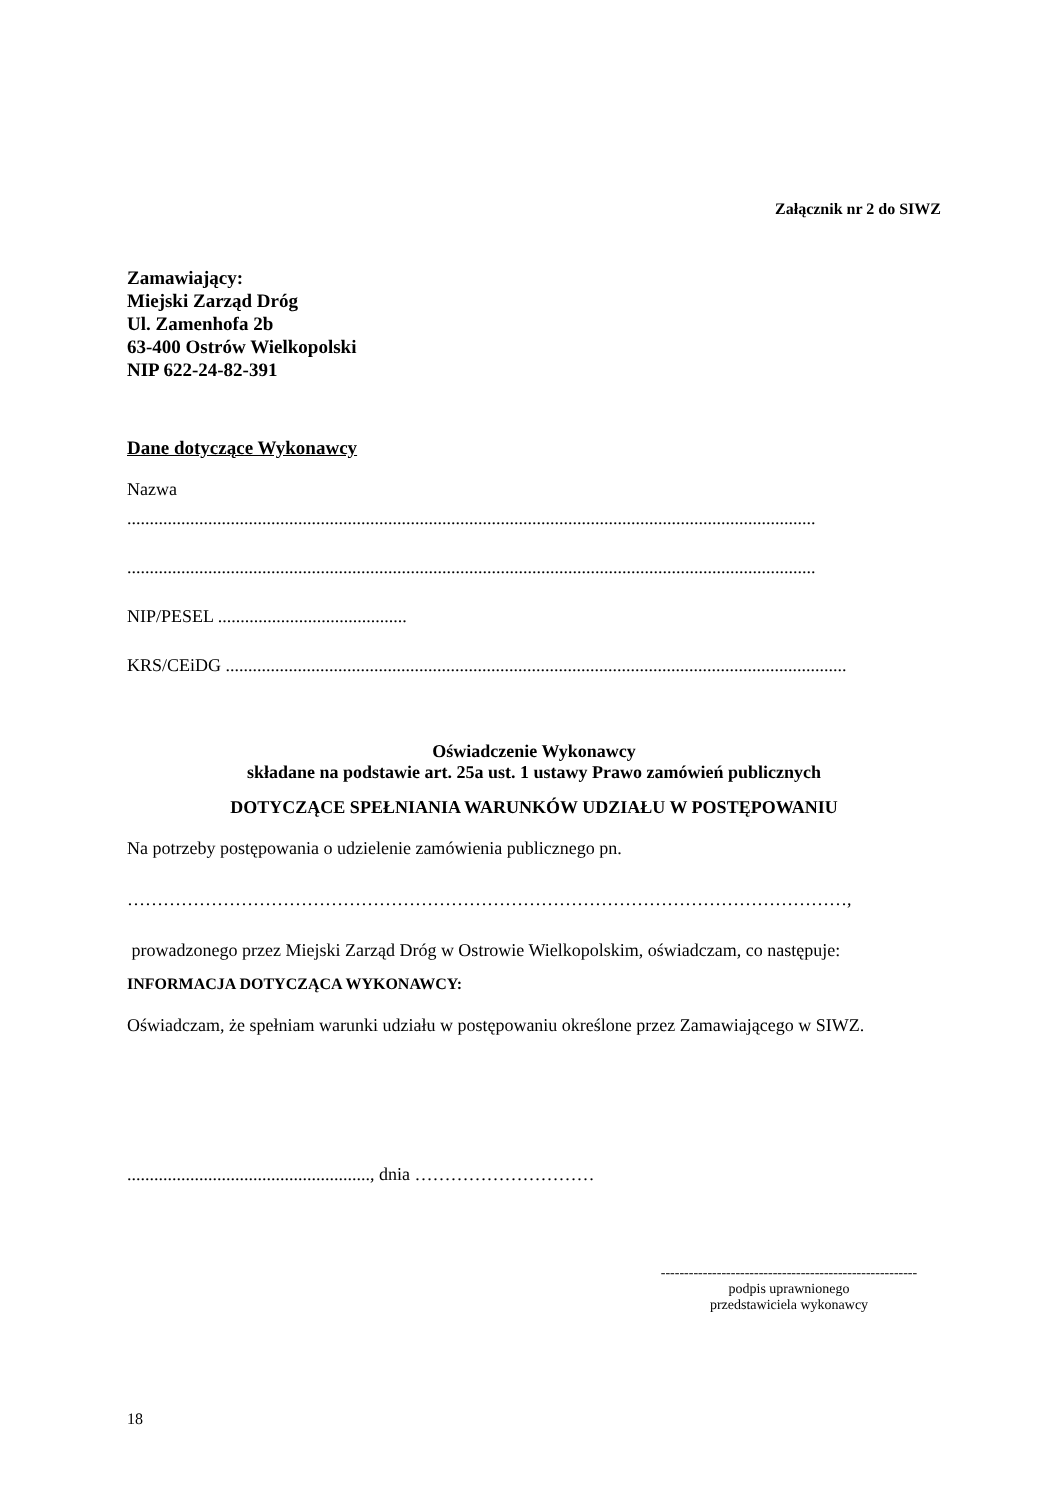Załącznik nr 2 do SIWZ
Zamawiający:
Miejski Zarząd Dróg
Ul. Zamenhofa 2b
63-400 Ostrów Wielkopolski
NIP 622-24-82-391
Dane dotyczące Wykonawcy
Nazwa
.........................................................................................................................................................
.........................................................................................................................................................
NIP/PESEL ..........................................
KRS/CEiDG ..........................................................................................................................................
Oświadczenie Wykonawcy
składane na podstawie art. 25a ust. 1 ustawy Prawo zamówień publicznych
DOTYCZĄCE SPEŁNIANIA WARUNKÓW UDZIAŁU W POSTĘPOWANIU
Na potrzeby postępowania o udzielenie zamówienia publicznego pn.
…………………………………………………………………………………………………………,
prowadzonego przez Miejski Zarząd Dróg w Ostrowie Wielkopolskim, oświadczam, co następuje:
INFORMACJA DOTYCZĄCA WYKONAWCY:
Oświadczam, że spełniam warunki udziału w postępowaniu określone przez Zamawiającego w SIWZ.
......................................................, dnia …………………………
-------------------------------------------------------
podpis uprawnionego
przedstawiciela wykonawcy
18